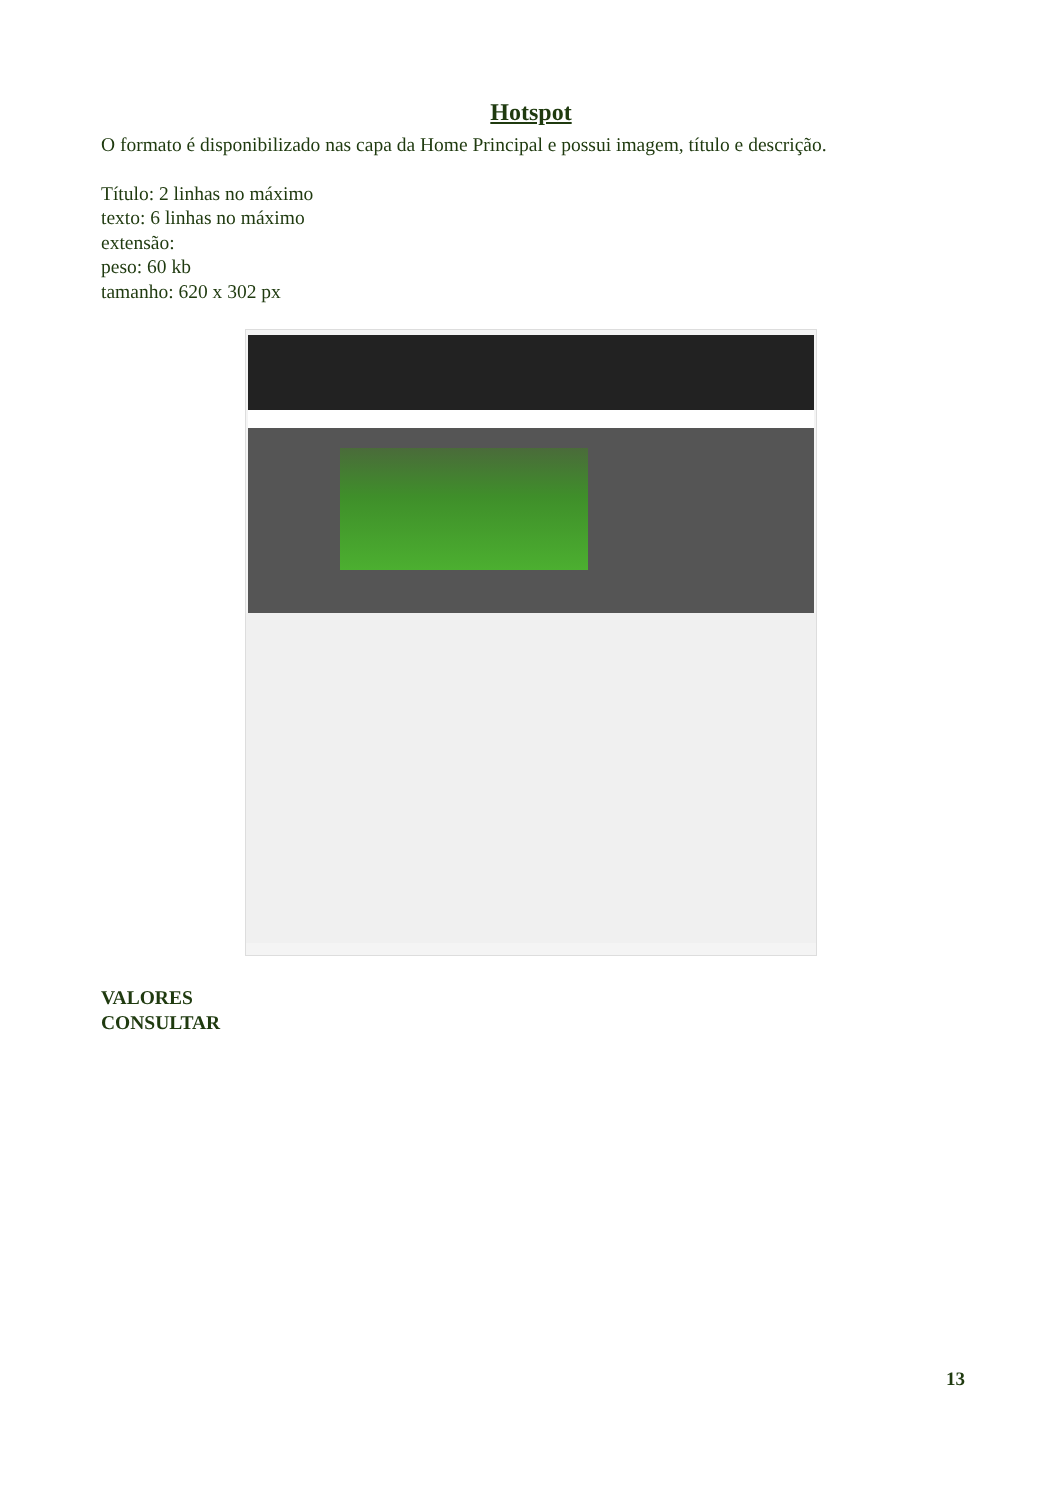Hotspot
O formato é disponibilizado nas capa da Home Principal e possui imagem, título e descrição.
Título: 2 linhas no máximo
texto: 6 linhas no máximo
extensão:
peso: 60 kb
tamanho: 620 x 302 px
VALORES
CONSULTAR
13